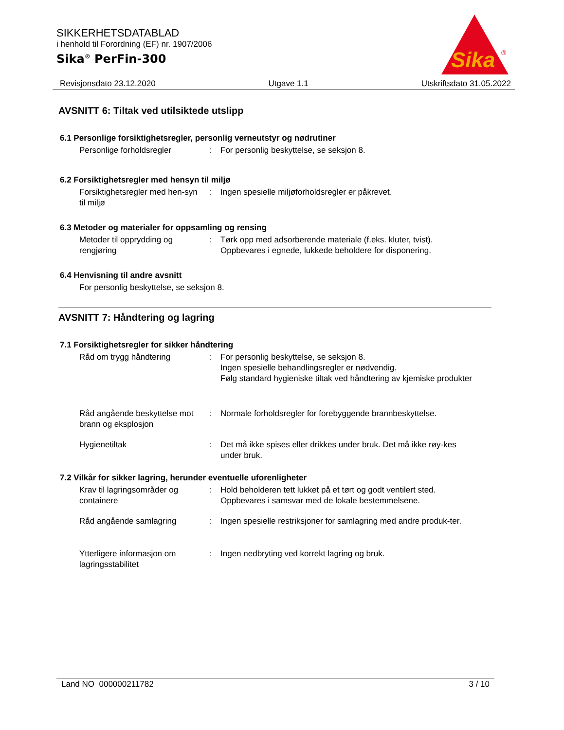SIKKERHETSDATABLAD
i henhold til Forordning (EF) nr. 1907/2006
Sika<sup>®</sup> PerFin-300
Sika
®
Revisjonsdato 23.12.2020 Utgave 1.1 Utskriftsdato 31.05.2022
AVSNITT 6: Tiltak ved utilsiktede utslipp
6.1 Personlige forsiktighetsregler, personlig verneutstyr og nødrutiner
Personlige forholdsregler
: For personlig beskyttelse, se seksjon 8.
6.2 Forsiktighetsregler med hensyn til miljø
Forsiktighetsregler med hen-syn til miljø
: Ingen spesielle miljøforholdsregler er påkrevet.
6.3 Metoder og materialer for oppsamling og rensing
Metoder til opprydding og rengjøring
: Tørk opp med adsorberende materiale (f.eks. kluter, tvist).
Oppbevares i egnede, lukkede beholdere for disponering.
6.4 Henvisning til andre avsnitt
For personlig beskyttelse, se seksjon 8.
AVSNITT 7: Håndtering og lagring
7.1 Forsiktighetsregler for sikker håndtering
Råd om trygg håndtering : For personlig beskyttelse, se seksjon 8.
Ingen spesielle behandlingsregler er nødvendig.
Følg standard hygieniske tiltak ved håndtering av kjemiske produkter
Råd angående beskyttelse mot brann og eksplosjon
: Normale forholdsregler for forebyggende brannbeskyttelse.
Hygienetiltak : Det må ikke spises eller drikkes under bruk. Det må ikke røy-kes under bruk.
7.2 Vilkår for sikker lagring, herunder eventuelle uforenligheter
Krav til lagringsområder og containere
: Hold beholderen tett lukket på et tørt og godt ventilert sted.
Oppbevares i samsvar med de lokale bestemmelsene.
Råd angående samlagring : Ingen spesielle restriksjoner for samlagring med andre produk-ter.
Ytterligere informasjon om lagringsstabilitet
: Ingen nedbryting ved korrekt lagring og bruk.
Land NO 000000211782 3 / 10